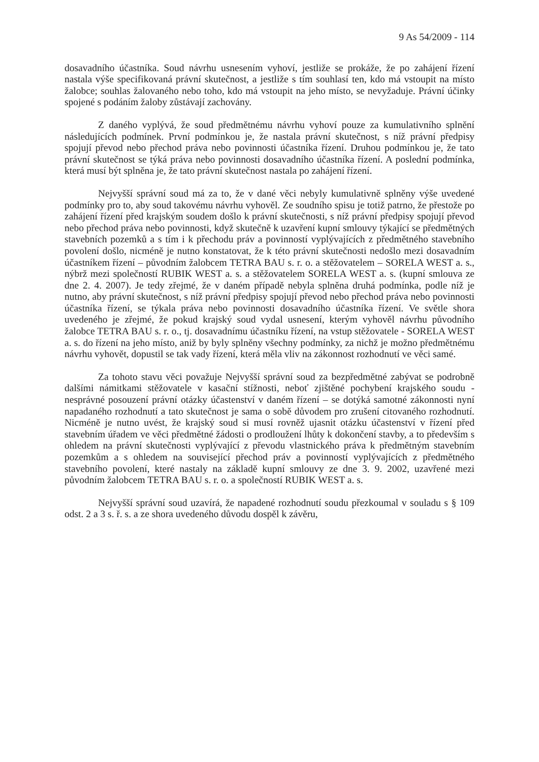9 As 54/2009 - 114
dosavadního účastníka. Soud návrhu usnesením vyhoví, jestliže se prokáže, že po zahájení řízení nastala výše specifikovaná právní skutečnost, a jestliže s tím souhlasí ten, kdo má vstoupit na místo žalobce; souhlas žalovaného nebo toho, kdo má vstoupit na jeho místo, se nevyžaduje. Právní účinky spojené s podáním žaloby zůstávají zachovány.
Z daného vyplývá, že soud předmětnému návrhu vyhoví pouze za kumulativního splnění následujících podmínek. První podmínkou je, že nastala právní skutečnost, s níž právní předpisy spojují převod nebo přechod práva nebo povinnosti účastníka řízení. Druhou podmínkou je, že tato právní skutečnost se týká práva nebo povinnosti dosavadního účastníka řízení. A poslední podmínka, která musí být splněna je, že tato právní skutečnost nastala po zahájení řízení.
Nejvyšší správní soud má za to, že v dané věci nebyly kumulativně splněny výše uvedené podmínky pro to, aby soud takovému návrhu vyhověl. Ze soudního spisu je totiž patrno, že přestože po zahájení řízení před krajským soudem došlo k právní skutečnosti, s níž právní předpisy spojují převod nebo přechod práva nebo povinnosti, když skutečně k uzavření kupní smlouvy týkající se předmětných stavebních pozemků a s tím i k přechodu práv a povinností vyplývajících z předmětného stavebního povolení došlo, nicméně je nutno konstatovat, že k této právní skutečnosti nedošlo mezi dosavadním účastníkem řízení – původním žalobcem TETRA BAU s. r. o. a stěžovatelem – SORELA WEST a. s., nýbrž mezi společností RUBIK WEST a. s. a stěžovatelem SORELA WEST a. s. (kupní smlouva ze dne 2. 4. 2007). Je tedy zřejmé, že v daném případě nebyla splněna druhá podmínka, podle níž je nutno, aby právní skutečnost, s níž právní předpisy spojují převod nebo přechod práva nebo povinnosti účastníka řízení, se týkala práva nebo povinnosti dosavadního účastníka řízení. Ve světle shora uvedeného je zřejmé, že pokud krajský soud vydal usnesení, kterým vyhověl návrhu původního žalobce TETRA BAU s. r. o., tj. dosavadnímu účastníku řízení, na vstup stěžovatele - SORELA WEST a. s. do řízení na jeho místo, aniž by byly splněny všechny podmínky, za nichž je možno předmětnému návrhu vyhovět, dopustil se tak vady řízení, která měla vliv na zákonnost rozhodnutí ve věci samé.
Za tohoto stavu věci považuje Nejvyšší správní soud za bezpředmětné zabývat se podrobně dalšími námitkami stěžovatele v kasační stížnosti, neboť zjištěné pochybení krajského soudu - nesprávné posouzení právní otázky účastenství v daném řízení – se dotýká samotné zákonnosti nyní napadaného rozhodnutí a tato skutečnost je sama o sobě důvodem pro zrušení citovaného rozhodnutí. Nicméně je nutno uvést, že krajský soud si musí rovněž ujasnit otázku účastenství v řízení před stavebním úřadem ve věci předmětné žádosti o prodloužení lhůty k dokončení stavby, a to především s ohledem na právní skutečnosti vyplývající z převodu vlastnického práva k předmětným stavebním pozemkům a s ohledem na související přechod práv a povinností vyplývajících z předmětného stavebního povolení, které nastaly na základě kupní smlouvy ze dne 3. 9. 2002, uzavřené mezi původním žalobcem TETRA BAU s. r. o. a společností RUBIK WEST a. s.
Nejvyšší správní soud uzavírá, že napadené rozhodnutí soudu přezkoumal v souladu s § 109 odst. 2 a 3 s. ř. s. a ze shora uvedeného důvodu dospěl k závěru,